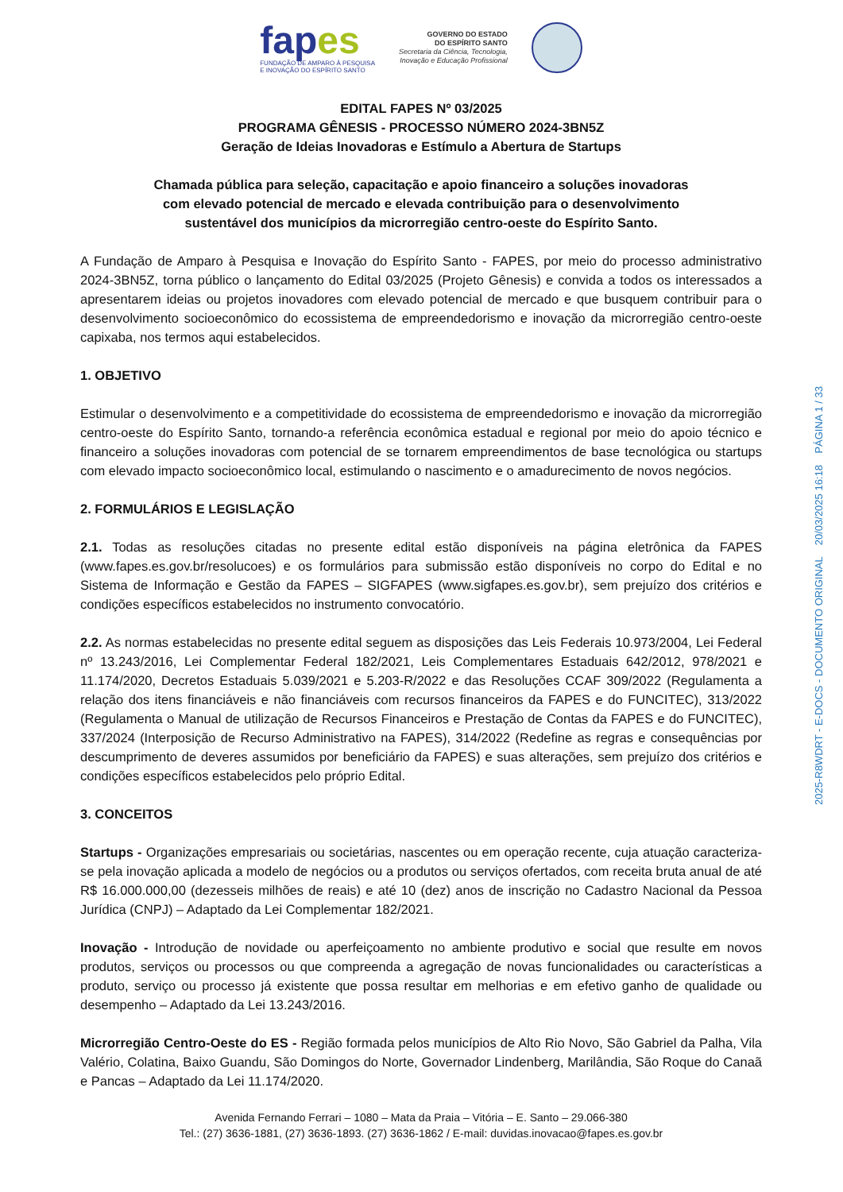fapes
FUNDAÇÃO DE AMPARO À PESQUISA
E INOVAÇÃO DO ESPÍRITO SANTO
GOVERNO DO ESTADO
DO ESPÍRITO SANTO
Secretaria da Ciência, Tecnologia,
Inovação e Educação Profissional
EDITAL FAPES Nº 03/2025
PROGRAMA GÊNESIS - PROCESSO NÚMERO 2024-3BN5Z
Geração de Ideias Inovadoras e Estímulo a Abertura de Startups
Chamada pública para seleção, capacitação e apoio financeiro a soluções inovadoras
com elevado potencial de mercado e elevada contribuição para o desenvolvimento
sustentável dos municípios da microrregião centro-oeste do Espírito Santo.
A Fundação de Amparo à Pesquisa e Inovação do Espírito Santo - FAPES, por meio do processo administrativo 2024-3BN5Z, torna público o lançamento do Edital 03/2025 (Projeto Gênesis) e convida a todos os interessados a apresentarem ideias ou projetos inovadores com elevado potencial de mercado e que busquem contribuir para o desenvolvimento socioeconômico do ecossistema de empreendedorismo e inovação da microrregião centro-oeste capixaba, nos termos aqui estabelecidos.
1. OBJETIVO
Estimular o desenvolvimento e a competitividade do ecossistema de empreendedorismo e inovação da microrregião centro-oeste do Espírito Santo, tornando-a referência econômica estadual e regional por meio do apoio técnico e financeiro a soluções inovadoras com potencial de se tornarem empreendimentos de base tecnológica ou startups com elevado impacto socioeconômico local, estimulando o nascimento e o amadurecimento de novos negócios.
2. FORMULÁRIOS E LEGISLAÇÃO
2.1. Todas as resoluções citadas no presente edital estão disponíveis na página eletrônica da FAPES (www.fapes.es.gov.br/resolucoes) e os formulários para submissão estão disponíveis no corpo do Edital e no Sistema de Informação e Gestão da FAPES – SIGFAPES (www.sigfapes.es.gov.br), sem prejuízo dos critérios e condições específicos estabelecidos no instrumento convocatório.
2.2. As normas estabelecidas no presente edital seguem as disposições das Leis Federais 10.973/2004, Lei Federal nº 13.243/2016, Lei Complementar Federal 182/2021, Leis Complementares Estaduais 642/2012, 978/2021 e 11.174/2020, Decretos Estaduais 5.039/2021 e 5.203-R/2022 e das Resoluções CCAF 309/2022 (Regulamenta a relação dos itens financiáveis e não financiáveis com recursos financeiros da FAPES e do FUNCITEC), 313/2022 (Regulamenta o Manual de utilização de Recursos Financeiros e Prestação de Contas da FAPES e do FUNCITEC), 337/2024 (Interposição de Recurso Administrativo na FAPES), 314/2022 (Redefine as regras e consequências por descumprimento de deveres assumidos por beneficiário da FAPES) e suas alterações, sem prejuízo dos critérios e condições específicos estabelecidos pelo próprio Edital.
3. CONCEITOS
Startups - Organizações empresariais ou societárias, nascentes ou em operação recente, cuja atuação caracteriza-se pela inovação aplicada a modelo de negócios ou a produtos ou serviços ofertados, com receita bruta anual de até R$ 16.000.000,00 (dezesseis milhões de reais) e até 10 (dez) anos de inscrição no Cadastro Nacional da Pessoa Jurídica (CNPJ) – Adaptado da Lei Complementar 182/2021.
Inovação - Introdução de novidade ou aperfeiçoamento no ambiente produtivo e social que resulte em novos produtos, serviços ou processos ou que compreenda a agregação de novas funcionalidades ou características a produto, serviço ou processo já existente que possa resultar em melhorias e em efetivo ganho de qualidade ou desempenho – Adaptado da Lei 13.243/2016.
Microrregião Centro-Oeste do ES - Região formada pelos municípios de Alto Rio Novo, São Gabriel da Palha, Vila Valério, Colatina, Baixo Guandu, São Domingos do Norte, Governador Lindenberg, Marilândia, São Roque do Canaã e Pancas – Adaptado da Lei 11.174/2020.
Avenida Fernando Ferrari – 1080 – Mata da Praia – Vitória – E. Santo – 29.066-380
Tel.: (27) 3636-1881, (27) 3636-1893. (27) 3636-1862 / E-mail: duvidas.inovacao@fapes.es.gov.br
2025-R8WDRT - E-DOCS - DOCUMENTO ORIGINAL 20/03/2025 16:18 PÁGINA 1 / 33